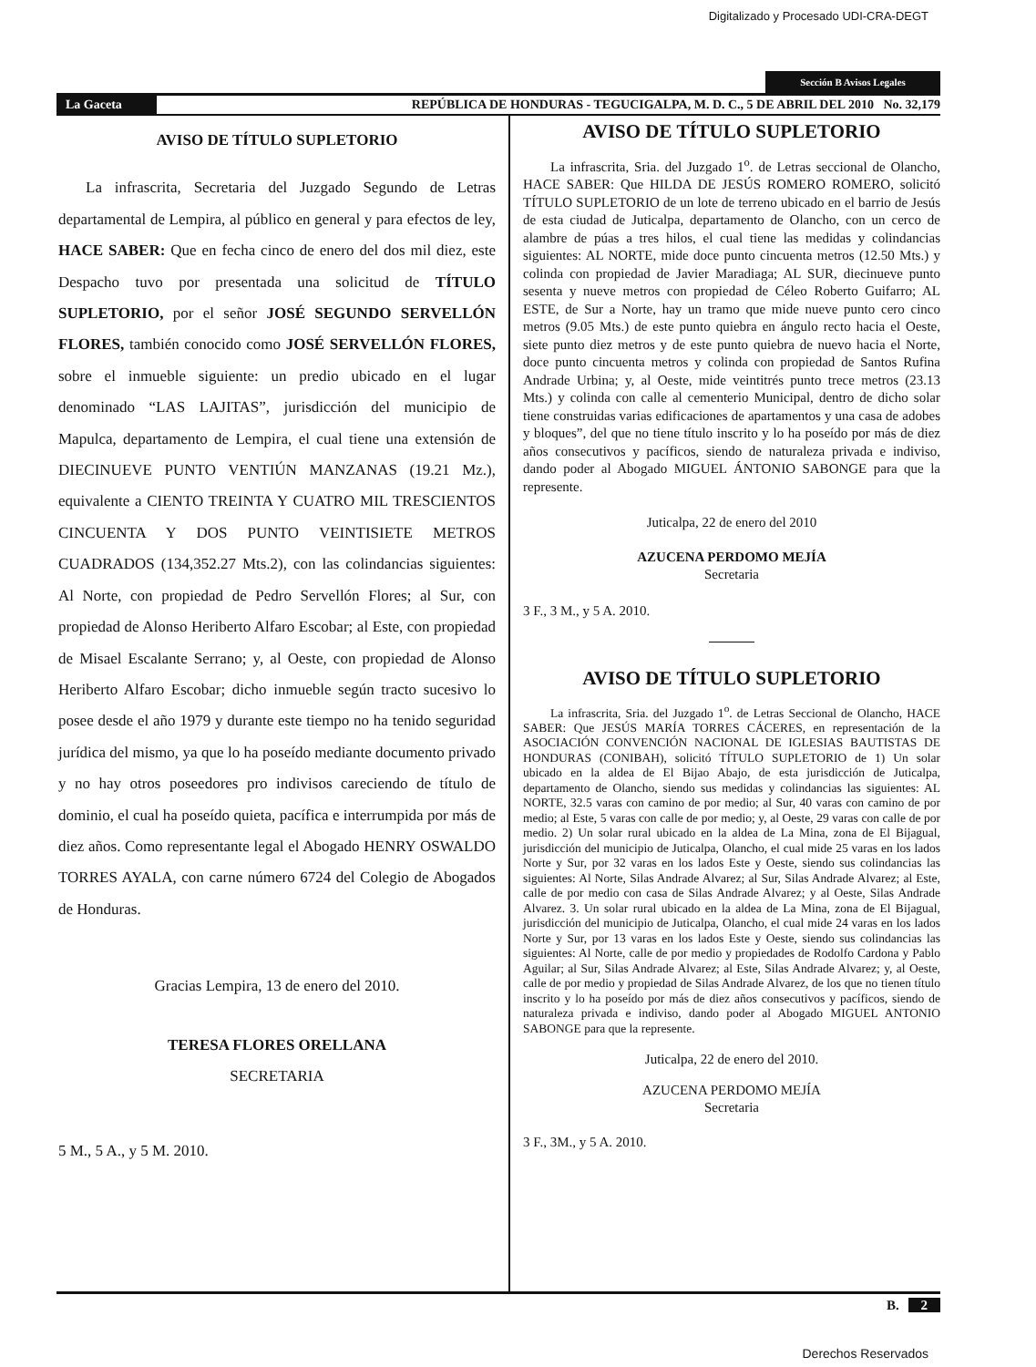Digitalizado y Procesado UDI-CRA-DEGT
Sección B Avisos Legales
La Gaceta REPÚBLICA DE HONDURAS - TEGUCIGALPA, M. D. C., 5 DE ABRIL DEL 2010 No. 32,179
AVISO DE TÍTULO SUPLETORIO
La infrascrita, Secretaria del Juzgado Segundo de Letras departamental de Lempira, al público en general y para efectos de ley, HACE SABER: Que en fecha cinco de enero del dos mil diez, este Despacho tuvo por presentada una solicitud de TÍTULO SUPLETORIO, por el señor JOSÉ SEGUNDO SERVELLÓN FLORES, también conocido como JOSÉ SERVELLÓN FLORES, sobre el inmueble siguiente: un predio ubicado en el lugar denominado “LAS LAJITAS”, jurisdicción del municipio de Mapulca, departamento de Lempira, el cual tiene una extensión de DIECINUEVE PUNTO VENTIÚN MANZANAS (19.21 Mz.), equivalente a CIENTO TREINTA Y CUATRO MIL TRESCIENTOS CINCUENTA Y DOS PUNTO VEINTISIETE METROS CUADRADOS (134,352.27 Mts.2), con las colindancias siguientes: Al Norte, con propiedad de Pedro Servellón Flores; al Sur, con propiedad de Alonso Heriberto Alfaro Escobar; al Este, con propiedad de Misael Escalante Serrano; y, al Oeste, con propiedad de Alonso Heriberto Alfaro Escobar; dicho inmueble según tracto sucesivo lo posee desde el año 1979 y durante este tiempo no ha tenido seguridad jurídica del mismo, ya que lo ha poseído mediante documento privado y no hay otros poseedores pro indivisos careciendo de título de dominio, el cual ha poseído quieta, pacífica e interrumpida por más de diez años. Como representante legal el Abogado HENRY OSWALDO TORRES AYALA, con carne número 6724 del Colegio de Abogados de Honduras.
Gracias Lempira, 13 de enero del 2010.
TERESA FLORES ORELLANA
SECRETARIA
5 M., 5 A., y 5 M. 2010.
AVISO DE TÍTULO SUPLETORIO
La infrascrita, Sria. del Juzgado 1<sup>o</sup>. de Letras seccional de Olancho, HACE SABER: Que HILDA DE JESÚS ROMERO ROMERO, solicitó TÍTULO SUPLETORIO de un lote de terreno ubicado en el barrio de Jesús de esta ciudad de Juticalpa, departamento de Olancho, con un cerco de alambre de púas a tres hilos, el cual tiene las medidas y colindancias siguientes: AL NORTE, mide doce punto cincuenta metros (12.50 Mts.) y colinda con propiedad de Javier Maradiaga; AL SUR, diecinueve punto sesenta y nueve metros con propiedad de Céleo Roberto Guifarro; AL ESTE, de Sur a Norte, hay un tramo que mide nueve punto cero cinco metros (9.05 Mts.) de este punto quiebra en ángulo recto hacia el Oeste, siete punto diez metros y de este punto quiebra de nuevo hacia el Norte, doce punto cincuenta metros y colinda con propiedad de Santos Rufina Andrade Urbina; y, al Oeste, mide veintitrés punto trece metros (23.13 Mts.) y colinda con calle al cementerio Municipal, dentro de dicho solar tiene construidas varias edificaciones de apartamentos y una casa de adobes y bloques”, del que no tiene título inscrito y lo ha poseído por más de diez años consecutivos y pacíficos, siendo de naturaleza privada e indiviso, dando poder al Abogado MIGUEL ÁNTONIO SABONGE para que la represente.
Juticalpa, 22 de enero del 2010
AZUCENA PERDOMO MEJÍA
Secretaria
3 F., 3 M., y 5 A. 2010.
AVISO DE TÍTULO SUPLETORIO
La infrascrita, Sria. del Juzgado 1<sup>o</sup>. de Letras Seccional de Olancho, HACE SABER: Que JESÚS MARÍA TORRES CÁCERES, en representación de la ASOCIACIÓN CONVENCIÓN NACIONAL DE IGLESIAS BAUTISTAS DE HONDURAS (CONIBAH), solicitó TÍTULO SUPLETORIO de 1) Un solar ubicado en la aldea de El Bijao Abajo, de esta jurisdicción de Juticalpa, departamento de Olancho, siendo sus medidas y colindancias las siguientes: AL NORTE, 32.5 varas con camino de por medio; al Sur, 40 varas con camino de por medio; al Este, 5 varas con calle de por medio; y, al Oeste, 29 varas con calle de por medio. 2) Un solar rural ubicado en la aldea de La Mina, zona de El Bijagual, jurisdicción del municipio de Juticalpa, Olancho, el cual mide 25 varas en los lados Norte y Sur, por 32 varas en los lados Este y Oeste, siendo sus colindancias las siguientes: Al Norte, Silas Andrade Alvarez; al Sur, Silas Andrade Alvarez; al Este, calle de por medio con casa de Silas Andrade Alvarez; y al Oeste, Silas Andrade Alvarez. 3. Un solar rural ubicado en la aldea de La Mina, zona de El Bijagual, jurisdicción del municipio de Juticalpa, Olancho, el cual mide 24 varas en los lados Norte y Sur, por 13 varas en los lados Este y Oeste, siendo sus colindancias las siguientes: Al Norte, calle de por medio y propiedades de Rodolfo Cardona y Pablo Aguilar; al Sur, Silas Andrade Alvarez; al Este, Silas Andrade Alvarez; y, al Oeste, calle de por medio y propiedad de Silas Andrade Alvarez, de los que no tienen título inscrito y lo ha poseído por más de diez años consecutivos y pacíficos, siendo de naturaleza privada e indiviso, dando poder al Abogado MIGUEL ANTONIO SABONGE para que la represente.
Juticalpa, 22 de enero del 2010.
AZUCENA PERDOMO MEJÍA
Secretaria
3 F., 3M., y 5 A. 2010.
B. 2
Derechos Reservados